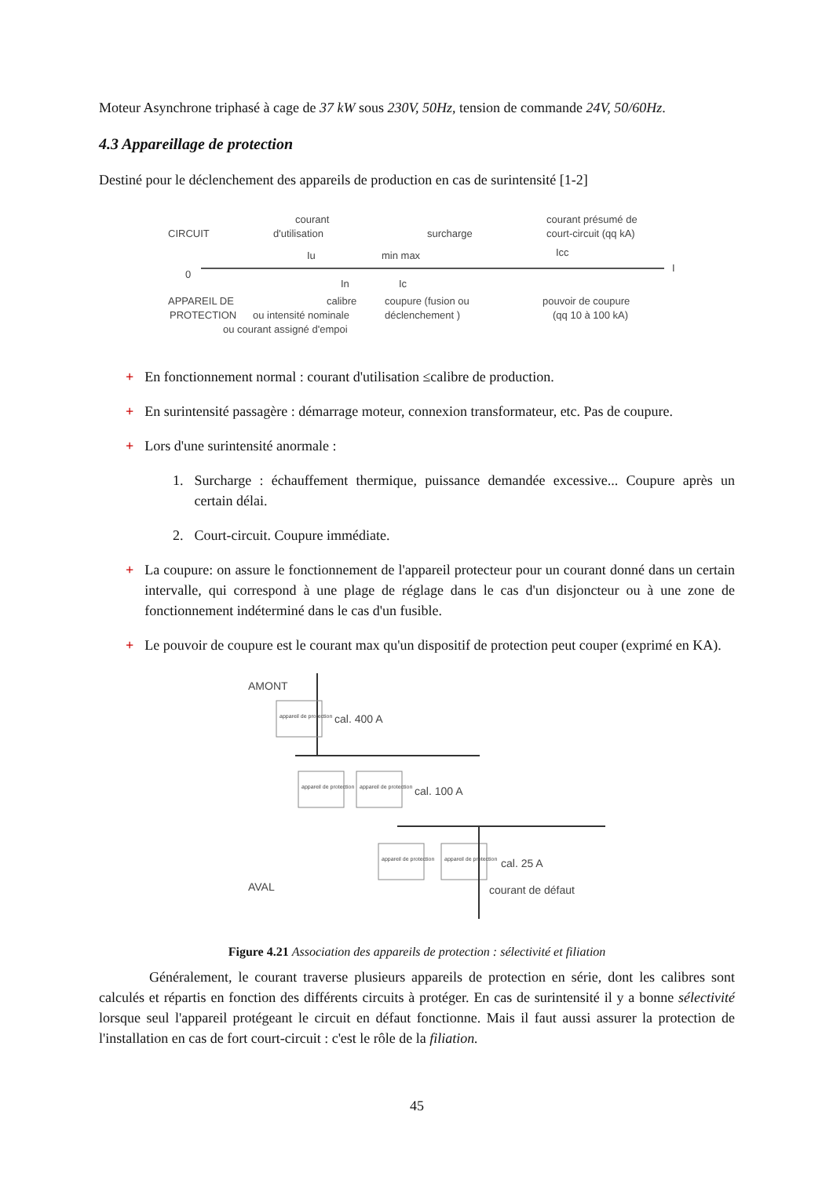Moteur Asynchrone triphasé à cage de 37 kW sous 230V, 50Hz, tension de commande 24V, 50/60Hz.
4.3 Appareillage de protection
Destiné pour le déclenchement des appareils de production en cas de surintensité [1-2]
CIRCUIT
0
courant
d'utilisation
Iu
min max
surcharge
courant présumé de
court-circuit (qq kA)
Icc
I
In
Ic
APPAREIL DE
PROTECTION
calibre
ou intensité nominale
ou courant assigné d'empoi
coupure (fusion ou
déclenchement )
pouvoir de coupure
(qq 10 à 100 kA)
+ En fonctionnement normal : courant d'utilisation ≤calibre de production.
+ En surintensité passagère : démarrage moteur, connexion transformateur, etc. Pas de coupure.
+ Lors d'une surintensité anormale :
1. Surcharge : échauffement thermique, puissance demandée excessive... Coupure après un certain délai.
2. Court-circuit. Coupure immédiate.
+ La coupure: on assure le fonctionnement de l'appareil protecteur pour un courant donné dans un certain intervalle, qui correspond à une plage de réglage dans le cas d'un disjoncteur ou à une zone de fonctionnement indéterminé dans le cas d'un fusible.
+ Le pouvoir de coupure est le courant max qu'un dispositif de protection peut couper (exprimé en KA).
AMONT
appareil de protection
cal. 400 A
appareil de protection
appareil de protection
cal. 100 A
appareil de protection
appareil de protection
cal. 25 A
AVAL
courant de défaut
Figure 4.21 Association des appareils de protection : sélectivité et filiation
Généralement, le courant traverse plusieurs appareils de protection en série, dont les calibres sont calculés et répartis en fonction des différents circuits à protéger. En cas de surintensité il y a bonne sélectivité lorsque seul l'appareil protégeant le circuit en défaut fonctionne. Mais il faut aussi assurer la protection de l'installation en cas de fort court-circuit : c'est le rôle de la filiation.
45